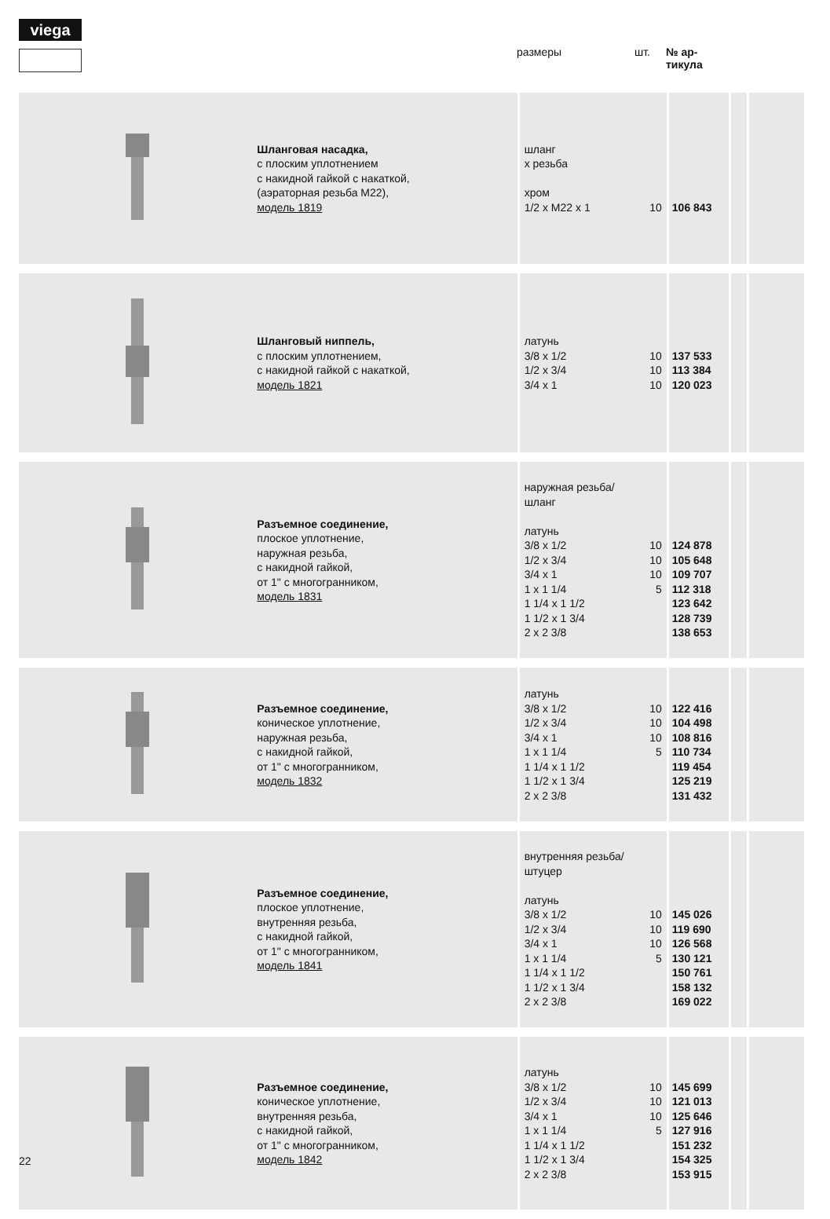viega
размеры шт. № ар-
тикула
| | Шланговая насадка, с плоским уплотнением с накидной гайкой с накаткой, (аэраторная резьба М22), модель 1819 | шланг x резьба хром 1/2 x M22 x 1 10 | 106 843 | | |
| | Шланговый ниппель, с плоским уплотнением, с накидной гайкой с накаткой, модель 1821 | латунь 3/8 x 1/2 10 1/2 x 3/4 10 3/4 x 1 10 | 137 533 113 384 120 023 | | |
| | Разъемное соединение, плоское уплотнение, наружная резьба, с накидной гайкой, от 1" с многогранником, модель 1831 | наружная резьба/ шланг латунь 3/8 x 1/2 10 1/2 x 3/4 10 3/4 x 1 10 1 x 1 1/4 5 1 1/4 x 1 1/2 1 1/2 x 1 3/4 2 x 2 3/8 | 124 878 105 648 109 707 112 318 123 642 128 739 138 653 | | |
| | Разъемное соединение, коническое уплотнение, наружная резьба, с накидной гайкой, от 1" с многогранником, модель 1832 | латунь 3/8 x 1/2 10 1/2 x 3/4 10 3/4 x 1 10 1 x 1 1/4 5 1 1/4 x 1 1/2 1 1/2 x 1 3/4 2 x 2 3/8 | 122 416 104 498 108 816 110 734 119 454 125 219 131 432 | | |
| | Разъемное соединение, плоское уплотнение, внутренняя резьба, с накидной гайкой, от 1" с многогранником, модель 1841 | внутренняя резьба/ штуцер латунь 3/8 x 1/2 10 1/2 x 3/4 10 3/4 x 1 10 1 x 1 1/4 5 1 1/4 x 1 1/2 1 1/2 x 1 3/4 2 x 2 3/8 | 145 026 119 690 126 568 130 121 150 761 158 132 169 022 | | |
| | Разъемное соединение, коническое уплотнение, внутренняя резьба, с накидной гайкой, от 1" с многогранником, модель 1842 | латунь 3/8 x 1/2 10 1/2 x 3/4 10 3/4 x 1 10 1 x 1 1/4 5 1 1/4 x 1 1/2 1 1/2 x 1 3/4 2 x 2 3/8 | 145 699 121 013 125 646 127 916 151 232 154 325 153 915 | | |
22